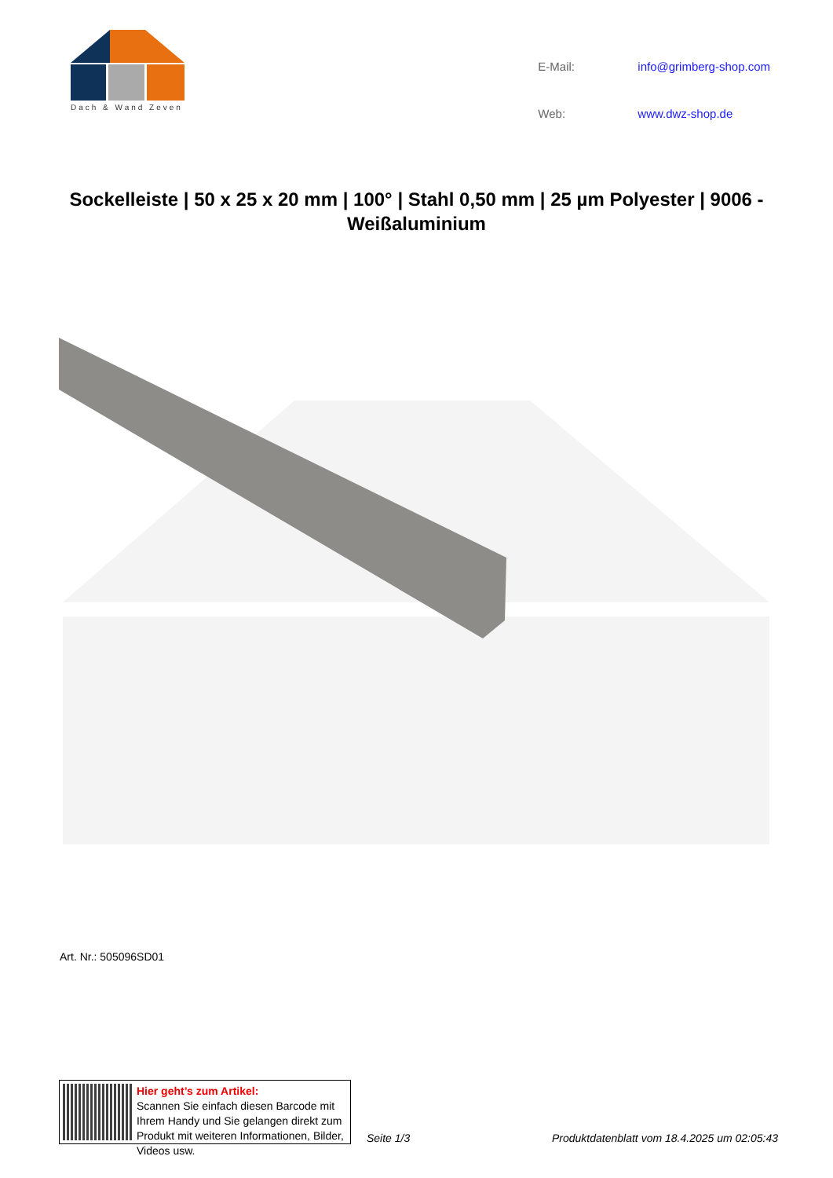Dach & Wand Zeven
E-Mail: info@grimberg-shop.com Web: www.dwz-shop.de
Sockelleiste | 50 x 25 x 20 mm | 100° | Stahl 0,50 mm | 25 µm Polyester | 9006 - Weißaluminium
Art. Nr.: 505096SD01
Hier geht’s zum Artikel:
Scannen Sie einfach diesen Barcode mit Ihrem Handy und Sie gelangen direkt zum Produkt mit weiteren Informationen, Bilder, Videos usw.
Seite 1/3
Produktdatenblatt vom 18.4.2025 um 02:05:43